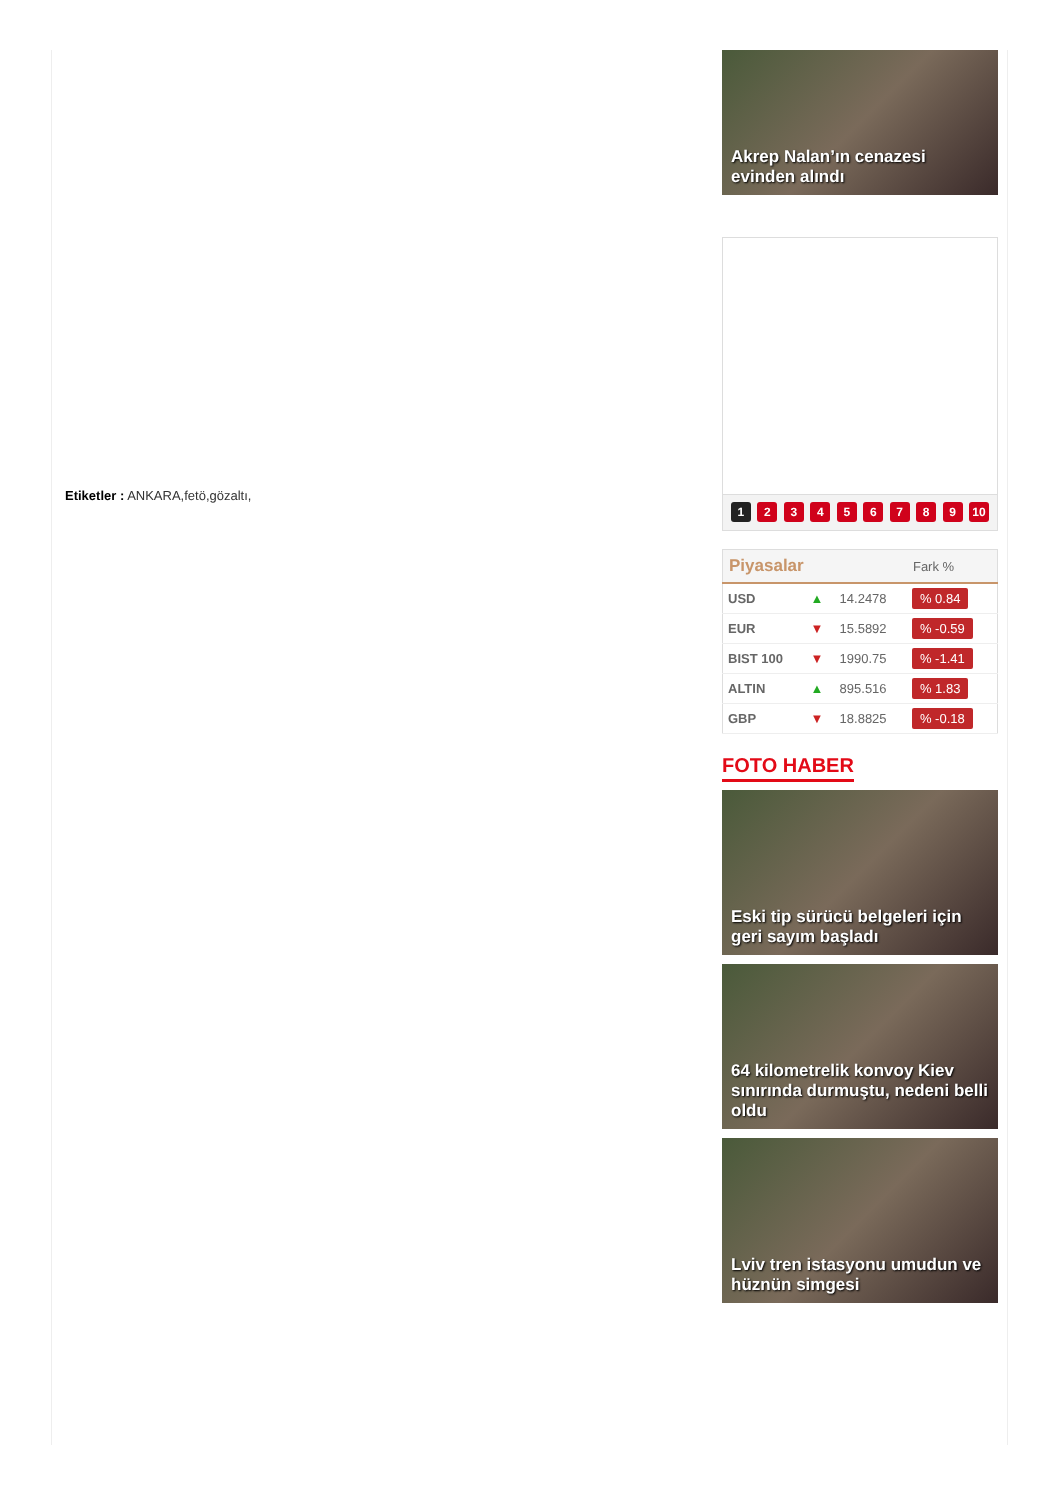Etiketler : ANKARA,fetö,gözaltı,
Akrep Nalan’ın cenazesi evinden alındı
1 2 3 4 5 6 7 8 9 10
| Piyasalar | | | Fark % |
| --- | --- | --- | --- |
| USD | ▲ | 14.2478 | % 0.84 |
| EUR | ▼ | 15.5892 | % -0.59 |
| BIST 100 | ▼ | 1990.75 | % -1.41 |
| ALTIN | ▲ | 895.516 | % 1.83 |
| GBP | ▼ | 18.8825 | % -0.18 |
FOTO HABER
Eski tip sürücü belgeleri için geri sayım başladı
64 kilometrelik konvoy Kiev sınırında durmuştu, nedeni belli oldu
Lviv tren istasyonu umudun ve hüznün simgesi